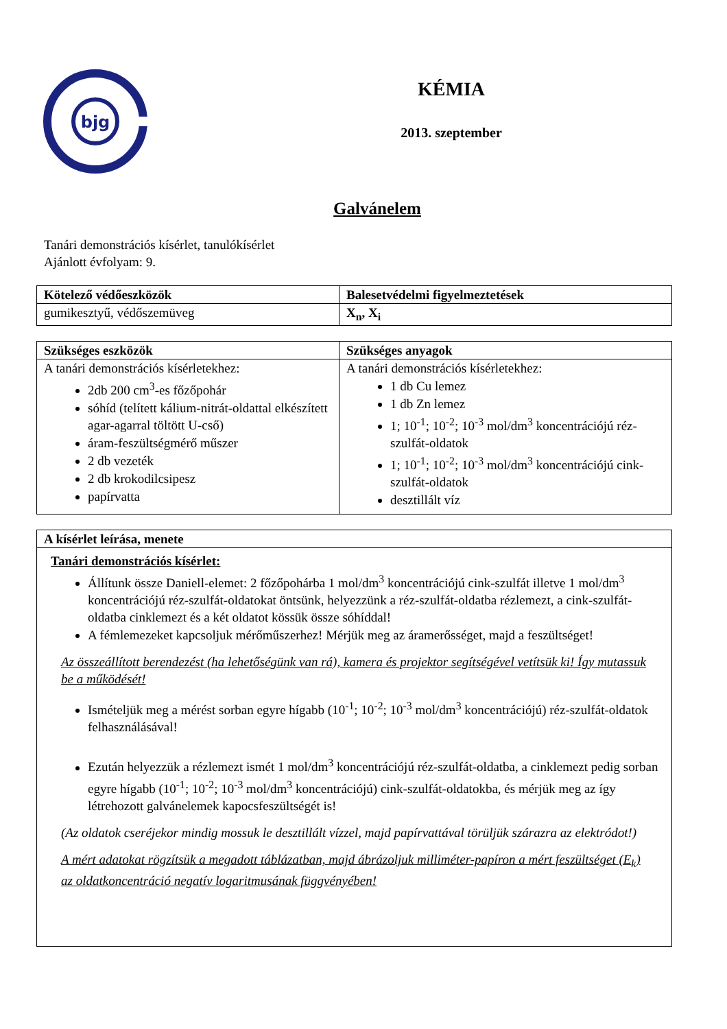bjg
KÉMIA
2013. szeptember
Galvánelem
Tanári demonstrációs kísérlet, tanulókísérlet
Ajánlott évfolyam: 9.
| Kötelező védőeszközök | Balesetvédelmi figyelmeztetések |
| --- | --- |
| gumikesztyű, védőszemüveg | X<sub>n</sub>, X<sub>i</sub> |
| Szükséges eszközök | Szükséges anyagok |
| --- | --- |
| A tanári demonstrációs kísérletekhez: 2db 200 cm<sup>3</sup>-es főzőpohár sóhíd (telített kálium-nitrát-oldattal elkészített agar-agarral töltött U-cső) áram-feszültségmérő műszer 2 db vezeték 2 db krokodilcsipesz papírvatta | A tanári demonstrációs kísérletekhez: 1 db Cu lemez 1 db Zn lemez 1; 10<sup>-1</sup>; 10<sup>-2</sup>; 10<sup>-3</sup> mol/dm<sup>3</sup> koncentrációjú réz-szulfát-oldatok 1; 10<sup>-1</sup>; 10<sup>-2</sup>; 10<sup>-3</sup> mol/dm<sup>3</sup> koncentrációjú cink-szulfát-oldatok desztillált víz |
| A kísérlet leírása, menete |
| --- |
| Tanári demonstrációs kísérlet: Állítunk össze Daniell-elemet: 2 főzőpohárba 1 mol/dm<sup>3</sup> koncentrációjú cink-szulfát illetve 1 mol/dm<sup>3</sup> koncentrációjú réz-szulfát-oldatokat öntsünk, helyezzünk a réz-szulfát-oldatba rézlemezt, a cink-szulfát-oldatba cinklemezt és a két oldatot kössük össze sóhíddal! A fémlemezeket kapcsoljuk mérőműszerhez! Mérjük meg az áramerősséget, majd a feszültséget! Az összeállított berendezést (ha lehetőségünk van rá), kamera és projektor segítségével vetítsük ki! Így mutassuk be a működését! Ismételjük meg a mérést sorban egyre hígabb (10<sup>-1</sup>; 10<sup>-2</sup>; 10<sup>-3</sup> mol/dm<sup>3</sup> koncentrációjú) réz-szulfát-oldatok felhasználásával! Ezután helyezzük a rézlemezt ismét 1 mol/dm<sup>3</sup> koncentrációjú réz-szulfát-oldatba, a cinklemezt pedig sorban egyre hígabb (10<sup>-1</sup>; 10<sup>-2</sup>; 10<sup>-3</sup> mol/dm<sup>3</sup> koncentrációjú) cink-szulfát-oldatokba, és mérjük meg az így létrehozott galvánelemek kapocsfeszültségét is! (Az oldatok cseréjekor mindig mossuk le desztillált vízzel, majd papírvattával törüljük szárazra az elektródot!) A mért adatokat rögzítsük a megadott táblázatban, majd ábrázoljuk milliméter-papíron a mért feszültséget (E<sub>k</sub>) az oldatkoncentráció negatív logaritmusának függvényében! |